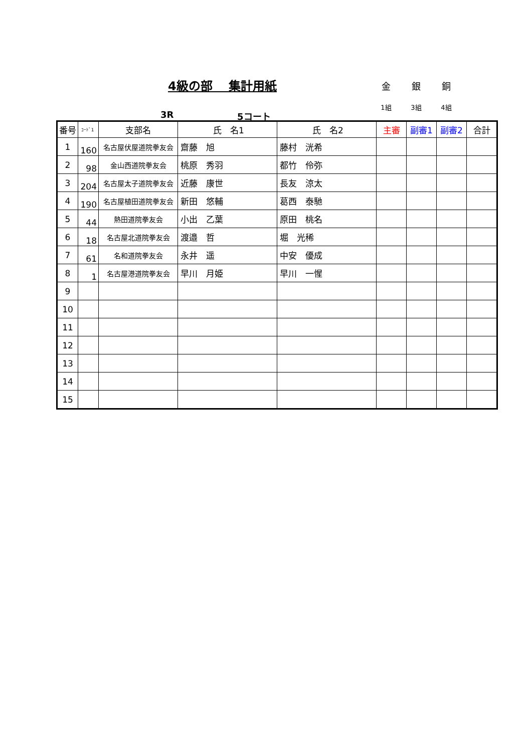4級の部　 集計用紙
金 銀 銅
1組 3組 4組
3R 5コート
| 番号 | ｺｰﾄﾞ1 | 支部名 | 氏 名1 | 氏 名2 | 主審 | 副審1 | 副審2 | 合計 |
| --- | --- | --- | --- | --- | --- | --- | --- | --- |
| 1 | 160 | 名古屋伏屋道院拳友会 | 齋藤 旭 | 藤村 洸希 | | | | |
| 2 | 98 | 金山西道院拳友会 | 桃原 秀羽 | 都竹 伶弥 | | | | |
| 3 | 204 | 名古屋太子道院拳友会 | 近藤 康世 | 長友 涼太 | | | | |
| 4 | 190 | 名古屋植田道院拳友会 | 新田 悠輔 | 葛西 泰馳 | | | | |
| 5 | 44 | 熱田道院拳友会 | 小出 乙葉 | 原田 桃名 | | | | |
| 6 | 18 | 名古屋北道院拳友会 | 渡邉 哲 | 堀 光稀 | | | | |
| 7 | 61 | 名和道院拳友会 | 永井 遥 | 中安 優成 | | | | |
| 8 | 1 | 名古屋港道院拳友会 | 早川 月姫 | 早川 一惺 | | | | |
| 9 | | | | | | | | |
| 10 | | | | | | | | |
| 11 | | | | | | | | |
| 12 | | | | | | | | |
| 13 | | | | | | | | |
| 14 | | | | | | | | |
| 15 | | | | | | | | |